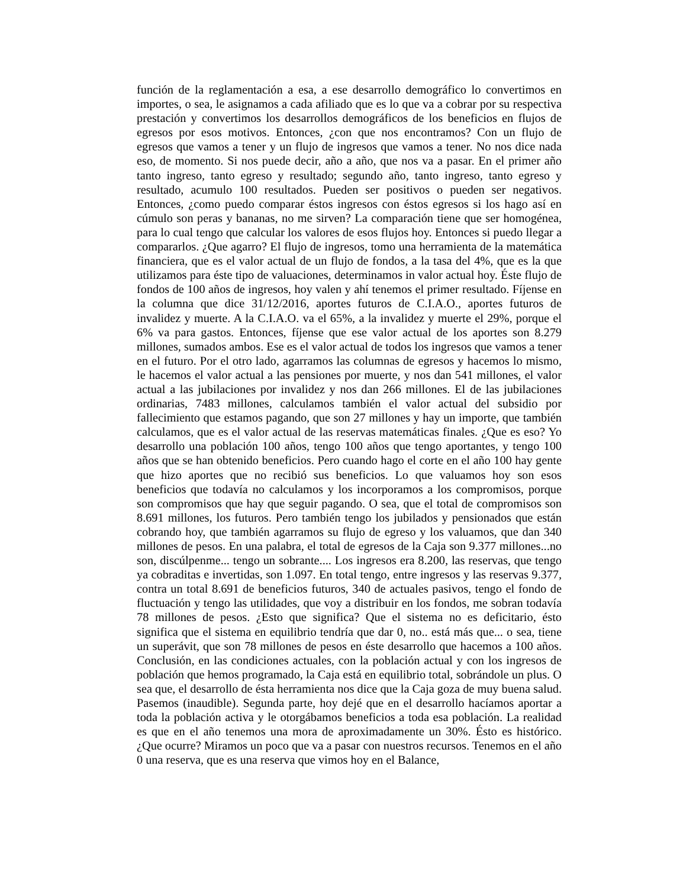función de la reglamentación a esa, a ese desarrollo demográfico lo convertimos en importes, o sea, le asignamos a cada afiliado que es lo que va a cobrar por su respectiva prestación y convertimos los desarrollos demográficos de los beneficios en flujos de egresos por esos motivos. Entonces, ¿con que nos encontramos? Con un flujo de egresos que vamos a tener y un flujo de ingresos que vamos a tener. No nos dice nada eso, de momento. Si nos puede decir, año a año, que nos va a pasar. En el primer año tanto ingreso, tanto egreso y resultado; segundo año, tanto ingreso, tanto egreso y resultado, acumulo 100 resultados. Pueden ser positivos o pueden ser negativos. Entonces, ¿como puedo comparar éstos ingresos con éstos egresos si los hago así en cúmulo son peras y bananas, no me sirven? La comparación tiene que ser homogénea, para lo cual tengo que calcular los valores de esos flujos hoy. Entonces si puedo llegar a compararlos. ¿Que agarro? El flujo de ingresos, tomo una herramienta de la matemática financiera, que es el valor actual de un flujo de fondos, a la tasa del 4%, que es la que utilizamos para éste tipo de valuaciones, determinamos in valor actual hoy. Éste flujo de fondos de 100 años de ingresos, hoy valen y ahí tenemos el primer resultado. Fíjense en la columna que dice 31/12/2016, aportes futuros de C.I.A.O., aportes futuros de invalidez y muerte. A la C.I.A.O. va el 65%, a la invalidez y muerte el 29%, porque el 6% va para gastos. Entonces, fíjense que ese valor actual de los aportes son 8.279 millones, sumados ambos. Ese es el valor actual de todos los ingresos que vamos a tener en el futuro. Por el otro lado, agarramos las columnas de egresos y hacemos lo mismo, le hacemos el valor actual a las pensiones por muerte, y nos dan 541 millones, el valor actual a las jubilaciones por invalidez y nos dan 266 millones. El de las jubilaciones ordinarias, 7483 millones, calculamos también el valor actual del subsidio por fallecimiento que estamos pagando, que son 27 millones y hay un importe, que también calculamos, que es el valor actual de las reservas matemáticas finales. ¿Que es eso? Yo desarrollo una población 100 años, tengo 100 años que tengo aportantes, y tengo 100 años que se han obtenido beneficios. Pero cuando hago el corte en el año 100 hay gente que hizo aportes que no recibió sus beneficios. Lo que valuamos hoy son esos beneficios que todavía no calculamos y los incorporamos a los compromisos, porque son compromisos que hay que seguir pagando. O sea, que el total de compromisos son 8.691 millones, los futuros. Pero también tengo los jubilados y pensionados que están cobrando hoy, que también agarramos su flujo de egreso y los valuamos, que dan 340 millones de pesos. En una palabra, el total de egresos de la Caja son 9.377 millones...no son, discúlpenme... tengo un sobrante.... Los ingresos era 8.200, las reservas, que tengo ya cobraditas e invertidas, son 1.097. En total tengo, entre ingresos y las reservas 9.377, contra un total 8.691 de beneficios futuros, 340 de actuales pasivos, tengo el fondo de fluctuación y tengo las utilidades, que voy a distribuir en los fondos, me sobran todavía 78 millones de pesos. ¿Esto que significa? Que el sistema no es deficitario, ésto significa que el sistema en equilibrio tendría que dar 0, no.. está más que... o sea, tiene un superávit, que son 78 millones de pesos en éste desarrollo que hacemos a 100 años. Conclusión, en las condiciones actuales, con la población actual y con los ingresos de población que hemos programado, la Caja está en equilibrio total, sobrándole un plus. O sea que, el desarrollo de ésta herramienta nos dice que la Caja goza de muy buena salud. Pasemos (inaudible). Segunda parte, hoy dejé que en el desarrollo hacíamos aportar a toda la población activa y le otorgábamos beneficios a toda esa población. La realidad es que en el año tenemos una mora de aproximadamente un 30%. Ésto es histórico. ¿Que ocurre? Miramos un poco que va a pasar con nuestros recursos. Tenemos en el año 0 una reserva, que es una reserva que vimos hoy en el Balance,